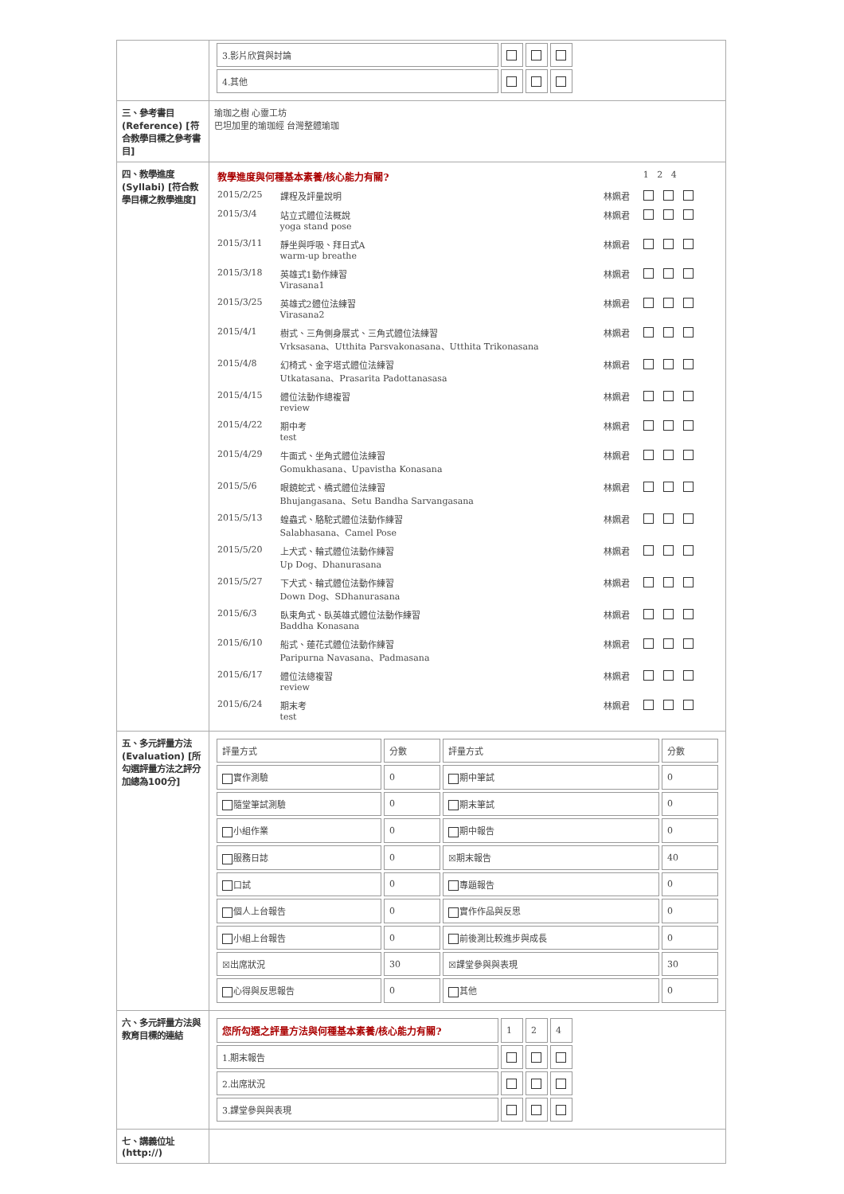| | / 3.影片欣賞與討論 / / / / / 4.其他 / / / / |
| 三、參考書目 (Reference) [符合教學目標之參考書目] | 瑜珈之樹 心靈工坊 巴坦加里的瑜珈經 台灣整體瑜珈 |
| 四、教學進度 (Syllabi) [符合教學目標之教學進度] | / 教學進度與何種基本素養/核心能力有關? / / / 1 2 4 / / 2015/2/25 / 課程及評量說明 / 林姵君 / / / 2015/3/4 / 站立式體位法概說 yoga stand pose / 林姵君 / / / 2015/3/11 / 靜坐與呼吸、拜日式A warm-up breathe / 林姵君 / / / 2015/3/18 / 英雄式1動作練習 Virasana1 / 林姵君 / / / 2015/3/25 / 英雄式2體位法練習 Virasana2 / 林姵君 / / / 2015/4/1 / 樹式、三角側身展式、三角式體位法練習 Vrksasana、Utthita Parsvakonasana、Utthita Trikonasana / 林姵君 / / / 2015/4/8 / 幻椅式、金字塔式體位法練習 Utkatasana、Prasarita Padottanasasa / 林姵君 / / / 2015/4/15 / 體位法動作總複習 review / 林姵君 / / / 2015/4/22 / 期中考 test / 林姵君 / / / 2015/4/29 / 牛面式、坐角式體位法練習 Gomukhasana、Upavistha Konasana / 林姵君 / / / 2015/5/6 / 眼鏡蛇式、橋式體位法練習 Bhujangasana、Setu Bandha Sarvangasana / 林姵君 / / / 2015/5/13 / 蝗蟲式、駱駝式體位法動作練習 Salabhasana、Camel Pose / 林姵君 / / / 2015/5/20 / 上犬式、輪式體位法動作練習 Up Dog、Dhanurasana / 林姵君 / / / 2015/5/27 / 下犬式、輪式體位法動作練習 Down Dog、SDhanurasana / 林姵君 / / / 2015/6/3 / 臥束角式、臥英雄式體位法動作練習 Baddha Konasana / 林姵君 / / / 2015/6/10 / 船式、蓮花式體位法動作練習 Paripurna Navasana、Padmasana / 林姵君 / / / 2015/6/17 / 體位法總複習 review / 林姵君 / / / 2015/6/24 / 期末考 test / 林姵君 / / |
| 五、多元評量方法 (Evaluation) [所勾選評量方法之評分加總為100分] | / 評量方式 / 分數 / 評量方式 / 分數 / / 實作測驗 / 0 / 期中筆試 / 0 / / 隨堂筆試測驗 / 0 / 期末筆試 / 0 / / 小組作業 / 0 / 期中報告 / 0 / / 服務日誌 / 0 / ☒期末報告 / 40 / / 口試 / 0 / 專題報告 / 0 / / 個人上台報告 / 0 / 實作作品與反思 / 0 / / 小組上台報告 / 0 / 前後測比較進步與成長 / 0 / / ☒出席狀況 / 30 / ☒課堂參與與表現 / 30 / / 心得與反思報告 / 0 / 其他 / 0 / |
| 六、多元評量方法與教育目標的連結 | / 您所勾選之評量方法與何種基本素養/核心能力有關? / 1 / 2 / 4 / / 1.期末報告 / / / / / 2.出席狀況 / / / / / 3.課堂參與與表現 / / / / |
| 七、講義位址(http://) | |